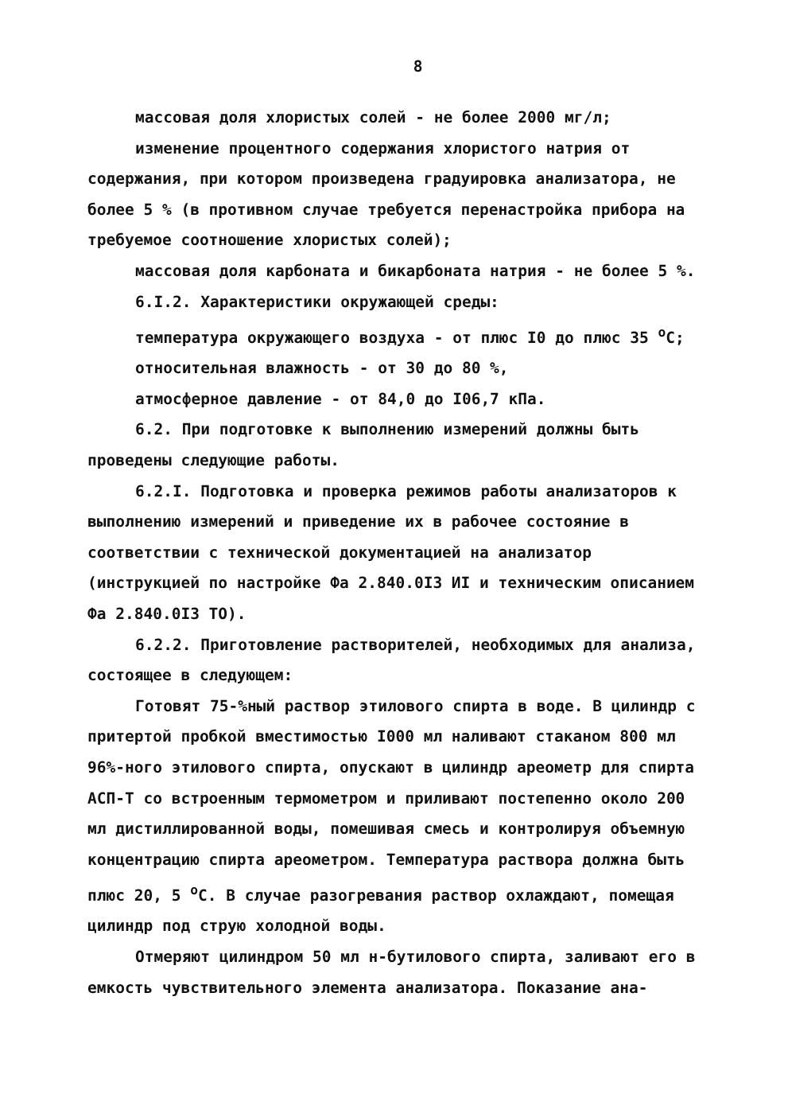8
массовая доля хлористых солей - не более 2000 мг/л;
изменение процентного содержания хлористого натрия от содержания, при котором произведена градуировка анализатора, не более 5 % (в противном случае требуется перенастройка прибора на требуемое соотношение хлористых солей);
массовая доля карбоната и бикарбоната натрия - не более 5 %.
6.I.2. Характеристики окружающей среды:
температура окружающего воздуха - от плюс I0 до плюс 35 <sup>о</sup>С;
относительная влажность - от 30 до 80 %,
атмосферное давление - от 84,0 до I06,7 кПа.
6.2. При подготовке к выполнению измерений должны быть проведены следующие работы.
6.2.I. Подготовка и проверка режимов работы анализаторов к выполнению измерений и приведение их в рабочее состояние в соответствии с технической документацией на анализатор (инструкцией по настройке Фа 2.840.0I3 ИI и техническим описанием Фа 2.840.0I3 ТО).
6.2.2. Приготовление растворителей, необходимых для анализа, состоящее в следующем:
Готовят 75-%ный раствор этилового спирта в воде. В цилиндр с притертой пробкой вместимостью I000 мл наливают стаканом 800 мл 96%-ного этилового спирта, опускают в цилиндр ареометр для спирта АСП-Т со встроенным термометром и приливают постепенно около 200 мл дистиллированной воды, помешивая смесь и контролируя объемную концентрацию спирта ареометром. Температура раствора должна быть плюс 20, 5 <sup>о</sup>С. В случае разогревания раствор охлаждают, помещая цилиндр под струю холодной воды.
Отмеряют цилиндром 50 мл н-бутилового спирта, заливают его в емкость чувствительного элемента анализатора. Показание ана-